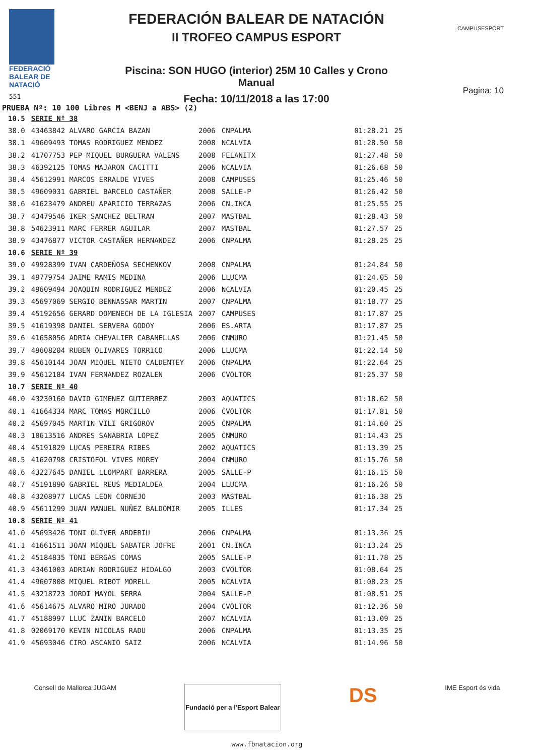FEDERACIÓ
BALEAR DE
NATACIÓ
551
FEDERACIÓN BALEAR DE NATACIÓN
II TROFEO CAMPUS ESPORT
Piscina: SON HUGO (interior) 25M 10 Calles y Crono Manual
Fecha: 10/11/2018 a las 17:00
CAMPUSESPORT
Pagina: 10
PRUEBA Nº: 10 100 Libres M <BENJ a ABS> (2)
| 10.5 | SERIE Nº 38 | | | | |
| 38.0 | 43463842 ALVARO GARCIA BAZAN | 2006 | CNPALMA | 01:28.21 | 25 |
| 38.1 | 49609493 TOMAS RODRIGUEZ MENDEZ | 2008 | NCALVIA | 01:28.50 | 50 |
| 38.2 | 41707753 PEP MIQUEL BURGUERA VALENS | 2008 | FELANITX | 01:27.48 | 50 |
| 38.3 | 46392125 TOMAS MAJARON CACITTI | 2006 | NCALVIA | 01:26.68 | 50 |
| 38.4 | 45612991 MARCOS ERRALDE VIVES | 2008 | CAMPUSES | 01:25.46 | 50 |
| 38.5 | 49609031 GABRIEL BARCELO CASTAÑER | 2008 | SALLE-P | 01:26.42 | 50 |
| 38.6 | 41623479 ANDREU APARICIO TERRAZAS | 2006 | CN.INCA | 01:25.55 | 25 |
| 38.7 | 43479546 IKER SANCHEZ BELTRAN | 2007 | MASTBAL | 01:28.43 | 50 |
| 38.8 | 54623911 MARC FERRER AGUILAR | 2007 | MASTBAL | 01:27.57 | 25 |
| 38.9 | 43476877 VICTOR CASTAÑER HERNANDEZ | 2006 | CNPALMA | 01:28.25 | 25 |
| 10.6 | SERIE Nº 39 | | | | |
| 39.0 | 49928399 IVAN CARDEÑOSA SECHENKOV | 2008 | CNPALMA | 01:24.84 | 50 |
| 39.1 | 49779754 JAIME RAMIS MEDINA | 2006 | LLUCMA | 01:24.05 | 50 |
| 39.2 | 49609494 JOAQUIN RODRIGUEZ MENDEZ | 2006 | NCALVIA | 01:20.45 | 25 |
| 39.3 | 45697069 SERGIO BENNASSAR MARTIN | 2007 | CNPALMA | 01:18.77 | 25 |
| 39.4 | 45192656 GERARD DOMENECH DE LA IGLESIA | 2007 | CAMPUSES | 01:17.87 | 25 |
| 39.5 | 41619398 DANIEL SERVERA GODOY | 2006 | ES.ARTA | 01:17.87 | 25 |
| 39.6 | 41658056 ADRIA CHEVALIER CABANELLAS | 2006 | CNMURO | 01:21.45 | 50 |
| 39.7 | 49608204 RUBEN OLIVARES TORRICO | 2006 | LLUCMA | 01:22.14 | 50 |
| 39.8 | 45610144 JOAN MIQUEL NIETO CALDENTEY | 2006 | CNPALMA | 01:22.64 | 25 |
| 39.9 | 45612184 IVAN FERNANDEZ ROZALEN | 2006 | CVOLTOR | 01:25.37 | 50 |
| 10.7 | SERIE Nº 40 | | | | |
| 40.0 | 43230160 DAVID GIMENEZ GUTIERREZ | 2003 | AQUATICS | 01:18.62 | 50 |
| 40.1 | 41664334 MARC TOMAS MORCILLO | 2006 | CVOLTOR | 01:17.81 | 50 |
| 40.2 | 45697045 MARTIN VILI GRIGOROV | 2005 | CNPALMA | 01:14.60 | 25 |
| 40.3 | 10613516 ANDRES SANABRIA LOPEZ | 2005 | CNMURO | 01:14.43 | 25 |
| 40.4 | 45191829 LUCAS PEREIRA RIBES | 2002 | AQUATICS | 01:13.39 | 25 |
| 40.5 | 41620798 CRISTOFOL VIVES MOREY | 2004 | CNMURO | 01:15.76 | 50 |
| 40.6 | 43227645 DANIEL LLOMPART BARRERA | 2005 | SALLE-P | 01:16.15 | 50 |
| 40.7 | 45191890 GABRIEL REUS MEDIALDEA | 2004 | LLUCMA | 01:16.26 | 50 |
| 40.8 | 43208977 LUCAS LEON CORNEJO | 2003 | MASTBAL | 01:16.38 | 25 |
| 40.9 | 45611299 JUAN MANUEL NUÑEZ BALDOMIR | 2005 | ILLES | 01:17.34 | 25 |
| 10.8 | SERIE Nº 41 | | | | |
| 41.0 | 45693426 TONI OLIVER ARDERIU | 2006 | CNPALMA | 01:13.36 | 25 |
| 41.1 | 41661511 JOAN MIQUEL SABATER JOFRE | 2001 | CN.INCA | 01:13.24 | 25 |
| 41.2 | 45184835 TONI BERGAS COMAS | 2005 | SALLE-P | 01:11.78 | 25 |
| 41.3 | 43461003 ADRIAN RODRIGUEZ HIDALGO | 2003 | CVOLTOR | 01:08.64 | 25 |
| 41.4 | 49607808 MIQUEL RIBOT MORELL | 2005 | NCALVIA | 01:08.23 | 25 |
| 41.5 | 43218723 JORDI MAYOL SERRA | 2004 | SALLE-P | 01:08.51 | 25 |
| 41.6 | 45614675 ALVARO MIRO JURADO | 2004 | CVOLTOR | 01:12.36 | 50 |
| 41.7 | 45188997 LLUC ZANIN BARCELO | 2007 | NCALVIA | 01:13.09 | 25 |
| 41.8 | 02069170 KEVIN NICOLAS RADU | 2006 | CNPALMA | 01:13.35 | 25 |
| 41.9 | 45693046 CIRO ASCANIO SAIZ | 2006 | NCALVIA | 01:14.96 | 50 |
Consell de Mallorca JUGAM
Fundació per a l'Esport Balear
DS
IME Esport és vida
www.fbnatacion.org